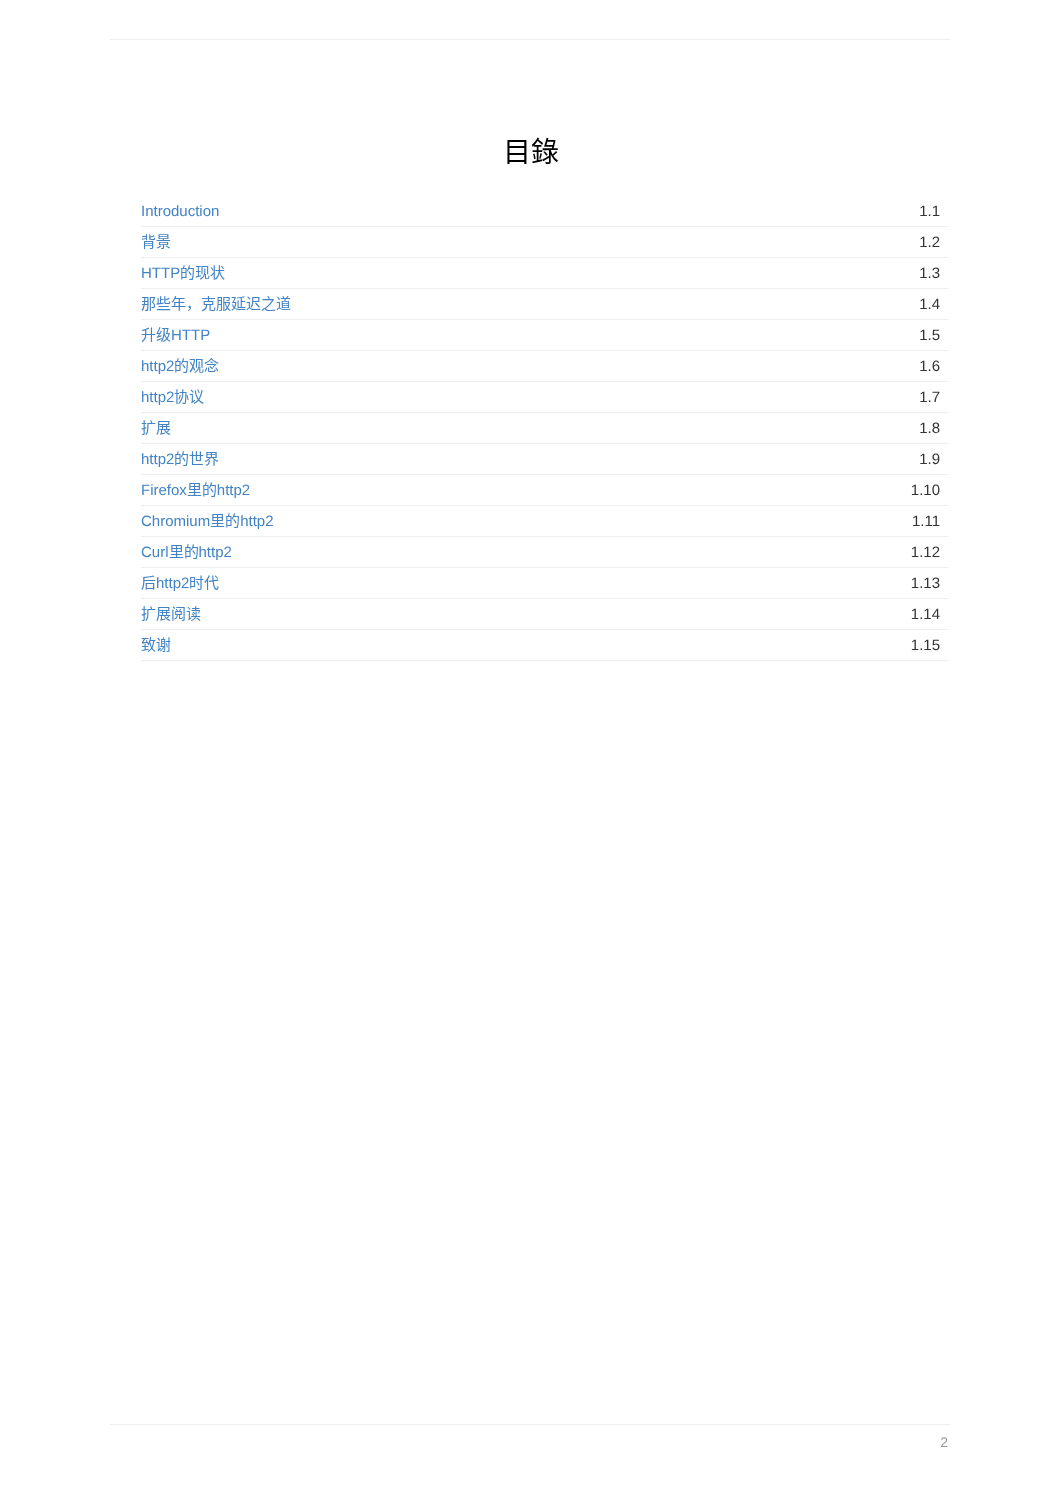目錄
Introduction 1.1
背景 1.2
HTTP的现状 1.3
那些年，克服延迟之道 1.4
升级HTTP 1.5
http2的观念 1.6
http2协议 1.7
扩展 1.8
http2的世界 1.9
Firefox里的http2 1.10
Chromium里的http2 1.11
Curl里的http2 1.12
后http2时代 1.13
扩展阅读 1.14
致谢 1.15
2